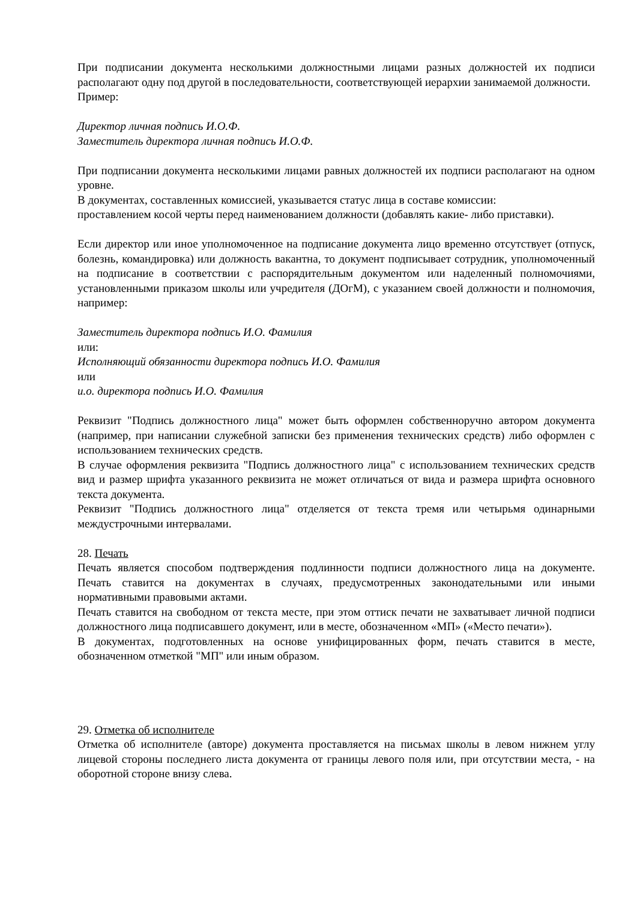При подписании документа несколькими должностными лицами разных должностей их подписи располагают одну под другой в последовательности, соответствующей иерархии занимаемой должности.
Пример:
Директор личная подпись И.О.Ф.
Заместитель директора личная подпись И.О.Ф.
При подписании документа несколькими лицами равных должностей их подписи располагают на одном уровне.
В документах, составленных комиссией, указывается статус лица в составе комиссии:
проставлением косой черты перед наименованием должности (добавлять какие- либо приставки).
Если директор или иное уполномоченное на подписание документа лицо временно отсутствует (отпуск, болезнь, командировка) или должность вакантна, то документ подписывает сотрудник, уполномоченный на подписание в соответствии с распорядительным документом или наделенный полномочиями, установленными приказом школы или учредителя (ДОгМ), с указанием своей должности и полномочия, например:
Заместитель директора подпись И.О. Фамилия
или:
Исполняющий обязанности директора подпись И.О. Фамилия
или
и.о. директора подпись И.О. Фамилия
Реквизит "Подпись должностного лица" может быть оформлен собственноручно автором документа (например, при написании служебной записки без применения технических средств) либо оформлен с использованием технических средств.
В случае оформления реквизита "Подпись должностного лица" с использованием технических средств вид и размер шрифта указанного реквизита не может отличаться от вида и размера шрифта основного текста документа.
Реквизит "Подпись должностного лица" отделяется от текста тремя или четырьмя одинарными междустрочными интервалами.
28. Печать
Печать является способом подтверждения подлинности подписи должностного лица на документе. Печать ставится на документах в случаях, предусмотренных законодательными или иными нормативными правовыми актами.
Печать ставится на свободном от текста месте, при этом оттиск печати не захватывает личной подписи должностного лица подписавшего документ, или в месте, обозначенном «МП» («Место печати»).
В документах, подготовленных на основе унифицированных форм, печать ставится в месте, обозначенном отметкой "МП" или иным образом.
29. Отметка об исполнителе
Отметка об исполнителе (авторе) документа проставляется на письмах школы в левом нижнем углу лицевой стороны последнего листа документа от границы левого поля или, при отсутствии места, - на оборотной стороне внизу слева.